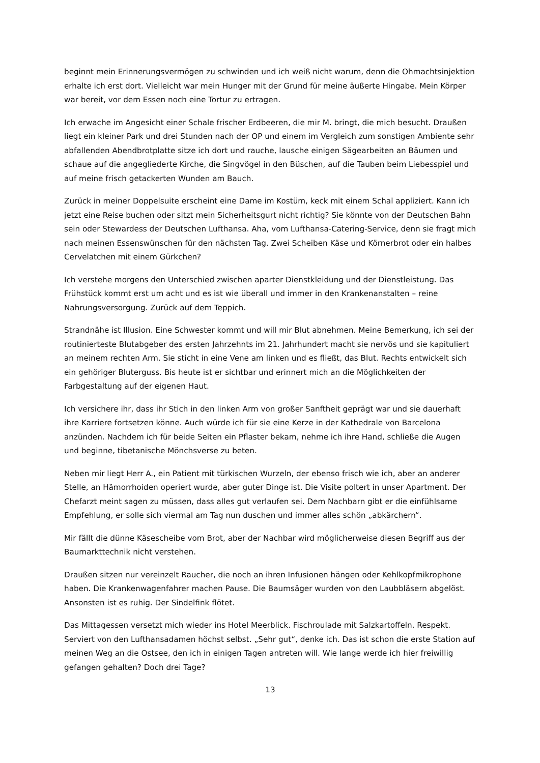beginnt mein Erinnerungsvermögen zu schwinden und ich weiß nicht warum, denn die Ohmachtsinjektion erhalte ich erst dort. Vielleicht war mein Hunger mit der Grund für meine äußerte Hingabe. Mein Körper war bereit, vor dem Essen noch eine Tortur zu ertragen.
Ich erwache im Angesicht einer Schale frischer Erdbeeren, die mir M. bringt, die mich besucht. Draußen liegt ein kleiner Park und drei Stunden nach der OP und einem im Vergleich zum sonstigen Ambiente sehr abfallenden Abendbrotplatte sitze ich dort und rauche, lausche einigen Sägearbeiten an Bäumen und schaue auf die angegliederte Kirche, die Singvögel in den Büschen, auf die Tauben beim Liebesspiel und auf meine frisch getackerten Wunden am Bauch.
Zurück in meiner Doppelsuite erscheint eine Dame im Kostüm, keck mit einem Schal appliziert. Kann ich jetzt eine Reise buchen oder sitzt mein Sicherheitsgurt nicht richtig? Sie könnte von der Deutschen Bahn sein oder Stewardess der Deutschen Lufthansa. Aha, vom Lufthansa-Catering-Service, denn sie fragt mich nach meinen Essenswünschen für den nächsten Tag. Zwei Scheiben Käse und Körnerbrot oder ein halbes Cervelatchen mit einem Gürkchen?
Ich verstehe morgens den Unterschied zwischen aparter Dienstkleidung und der Dienstleistung. Das Frühstück kommt erst um acht und es ist wie überall und immer in den Krankenanstalten – reine Nahrungsversorgung. Zurück auf dem Teppich.
Strandnähe ist Illusion. Eine Schwester kommt und will mir Blut abnehmen. Meine Bemerkung, ich sei der routinierteste Blutabgeber des ersten Jahrzehnts im 21. Jahrhundert macht sie nervös und sie kapituliert an meinem rechten Arm. Sie sticht in eine Vene am linken und es fließt, das Blut. Rechts entwickelt sich ein gehöriger Bluterguss. Bis heute ist er sichtbar und erinnert mich an die Möglichkeiten der Farbgestaltung auf der eigenen Haut.
Ich versichere ihr, dass ihr Stich in den linken Arm von großer Sanftheit geprägt war und sie dauerhaft ihre Karriere fortsetzen könne. Auch würde ich für sie eine Kerze in der Kathedrale von Barcelona anzünden. Nachdem ich für beide Seiten ein Pflaster bekam, nehme ich ihre Hand, schließe die Augen und beginne, tibetanische Mönchsverse zu beten.
Neben mir liegt Herr A., ein Patient mit türkischen Wurzeln, der ebenso frisch wie ich, aber an anderer Stelle, an Hämorrhoiden operiert wurde, aber guter Dinge ist. Die Visite poltert in unser Apartment. Der Chefarzt meint sagen zu müssen, dass alles gut verlaufen sei. Dem Nachbarn gibt er die einfühlsame Empfehlung, er solle sich viermal am Tag nun duschen und immer alles schön „abkärchern“.
Mir fällt die dünne Käsescheibe vom Brot, aber der Nachbar wird möglicherweise diesen Begriff aus der Baumarkttechnik nicht verstehen.
Draußen sitzen nur vereinzelt Raucher, die noch an ihren Infusionen hängen oder Kehlkopfmikrophone haben. Die Krankenwagenfahrer machen Pause. Die Baumsäger wurden von den Laubbläsern abgelöst. Ansonsten ist es ruhig. Der Sindelfink flötet.
Das Mittagessen versetzt mich wieder ins Hotel Meerblick. Fischroulade mit Salzkartoffeln. Respekt. Serviert von den Lufthansadamen höchst selbst. „Sehr gut“, denke ich. Das ist schon die erste Station auf meinen Weg an die Ostsee, den ich in einigen Tagen antreten will. Wie lange werde ich hier freiwillig gefangen gehalten? Doch drei Tage?
13